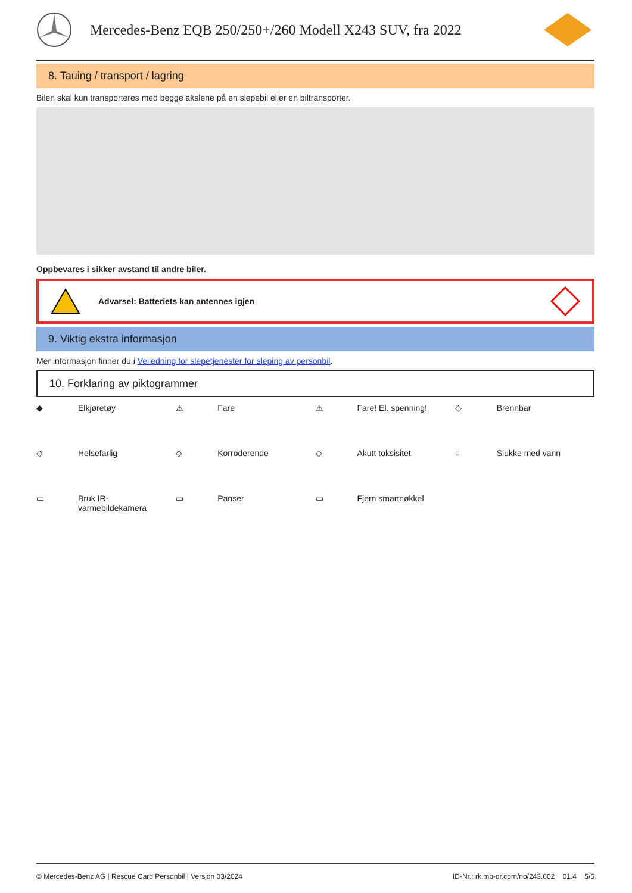Mercedes-Benz EQB 250/250+/260 Modell X243 SUV, fra 2022
8. Tauing / transport / lagring
Bilen skal kun transporteres med begge akslene på en slepebil eller en biltransporter.
Oppbevares i sikker avstand til andre biler.
Advarsel: Batteriets kan antennes igjen
9. Viktig ekstra informasjon
Mer informasjon finner du i Veiledning for slepetjenester for sleping av personbil.
10. Forklaring av piktogrammer
◆
Elkjøretøy
⚠
Fare
⚠
Fare! El. spenning!
◇
Brennbar
◇
Helsefarlig
◇
Korroderende
◇
Akutt toksisitet
○
Slukke med vann
▭
Bruk IR-
varmebildekamera
▭
Panser
▭
Fjern smartnøkkel
© Mercedes-Benz AG | Rescue Card Personbil | Versjon 03/2024 ID-Nr.: rk.mb-qr.com/no/243.602 01.4 5/5